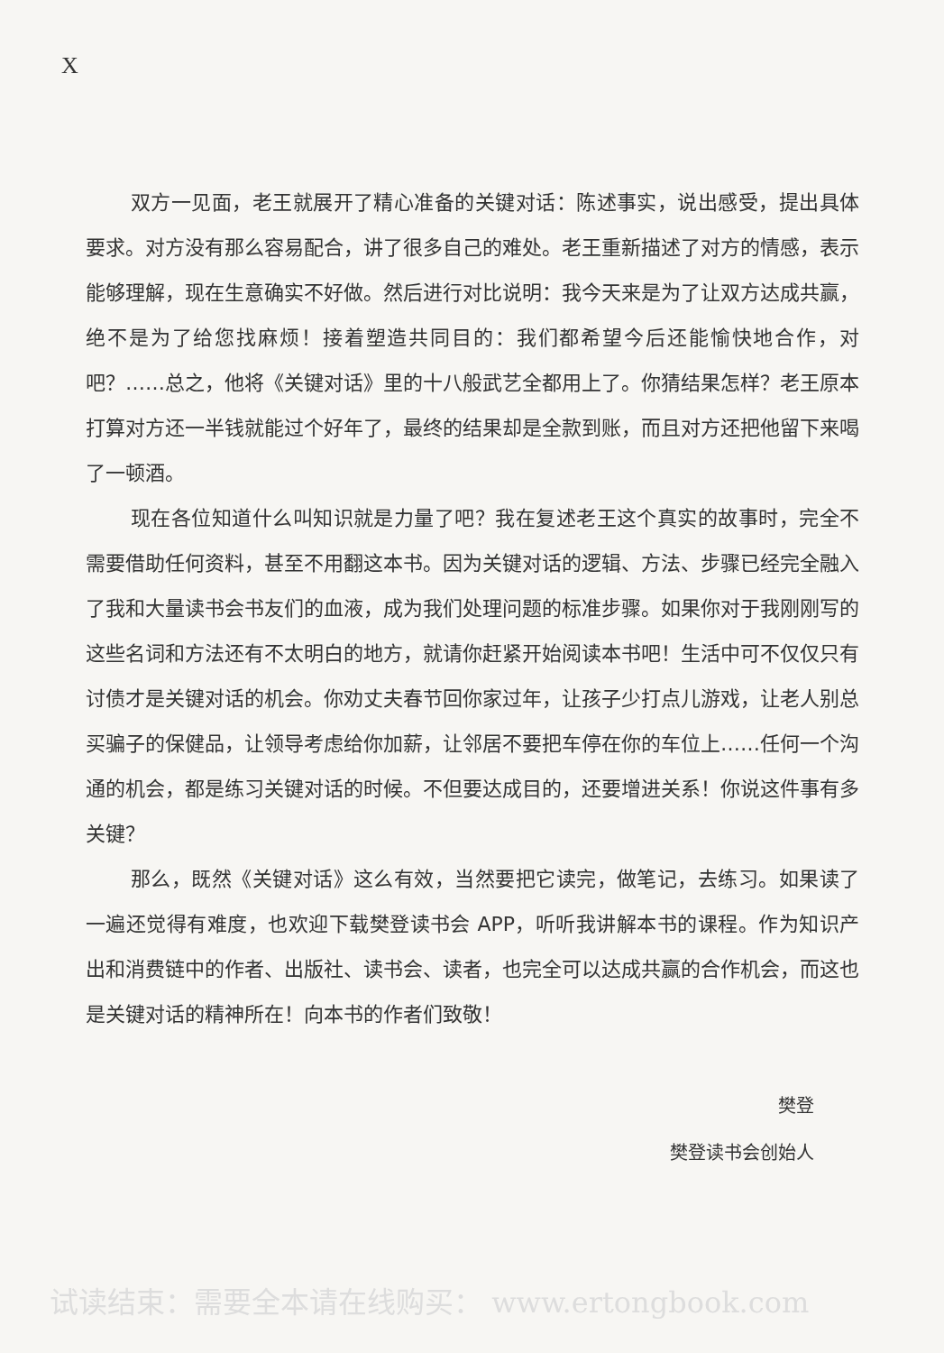X
双方一见面，老王就展开了精心准备的关键对话：陈述事实，说出感受，提出具体要求。对方没有那么容易配合，讲了很多自己的难处。老王重新描述了对方的情感，表示能够理解，现在生意确实不好做。然后进行对比说明：我今天来是为了让双方达成共赢，绝不是为了给您找麻烦！接着塑造共同目的：我们都希望今后还能愉快地合作，对吧？……总之，他将《关键对话》里的十八般武艺全都用上了。你猜结果怎样？老王原本打算对方还一半钱就能过个好年了，最终的结果却是全款到账，而且对方还把他留下来喝了一顿酒。
现在各位知道什么叫知识就是力量了吧？我在复述老王这个真实的故事时，完全不需要借助任何资料，甚至不用翻这本书。因为关键对话的逻辑、方法、步骤已经完全融入了我和大量读书会书友们的血液，成为我们处理问题的标准步骤。如果你对于我刚刚写的这些名词和方法还有不太明白的地方，就请你赶紧开始阅读本书吧！生活中可不仅仅只有讨债才是关键对话的机会。你劝丈夫春节回你家过年，让孩子少打点儿游戏，让老人别总买骗子的保健品，让领导考虑给你加薪，让邻居不要把车停在你的车位上……任何一个沟通的机会，都是练习关键对话的时候。不但要达成目的，还要增进关系！你说这件事有多关键？
那么，既然《关键对话》这么有效，当然要把它读完，做笔记，去练习。如果读了一遍还觉得有难度，也欢迎下载樊登读书会 APP，听听我讲解本书的课程。作为知识产出和消费链中的作者、出版社、读书会、读者，也完全可以达成共赢的合作机会，而这也是关键对话的精神所在！向本书的作者们致敬！
樊登
樊登读书会创始人
试读结束：需要全本请在线购买： www.ertongbook.com